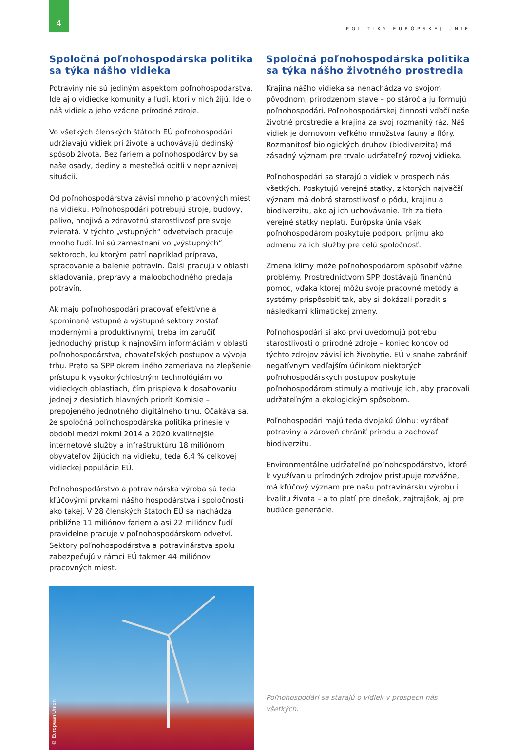4
POLITIKY EURÓPSKEJ ÚNIE
Spoločná poľnohospodárska politika sa týka nášho vidieka
Potraviny nie sú jediným aspektom poľnohospodárstva. Ide aj o vidiecke komunity a ľudí, ktorí v nich žijú. Ide o náš vidiek a jeho vzácne prírodné zdroje.
Vo všetkých členských štátoch EÚ poľnohospodári udržiavajú vidiek pri živote a uchovávajú dedinský spôsob života. Bez fariem a poľnohospodárov by sa naše osady, dediny a mestečká ocitli v nepriaznivej situácii.
Od poľnohospodárstva závisí mnoho pracovných miest na vidieku. Poľnohospodári potrebujú stroje, budovy, palivo, hnojivá a zdravotnú starostlivosť pre svoje zvieratá. V týchto „vstupných“ odvetviach pracuje mnoho ľudí. Iní sú zamestnaní vo „výstupných“ sektoroch, ku ktorým patrí napríklad príprava, spracovanie a balenie potravín. Ďalší pracujú v oblasti skladovania, prepravy a maloobchodného predaja potravín.
Ak majú poľnohospodári pracovať efektívne a spomínané vstupné a výstupné sektory zostať modernými a produktívnymi, treba im zaručiť jednoduchý prístup k najnovším informáciám v oblasti poľnohospodárstva, chovateľských postupov a vývoja trhu. Preto sa SPP okrem iného zameriava na zlepšenie prístupu k vysokorýchlostným technológiám vo vidieckych oblastiach, čím prispieva k dosahovaniu jednej z desiatich hlavných priorít Komisie – prepojeného jednotného digitálneho trhu. Očakáva sa, že spoločná poľnohospodárska politika prinesie v období medzi rokmi 2014 a 2020 kvalitnejšie internetové služby a infraštruktúru 18 miliónom obyvateľov žijúcich na vidieku, teda 6,4 % celkovej vidieckej populácie EÚ.
Poľnohospodárstvo a potravinárska výroba sú teda kľúčovými prvkami nášho hospodárstva i spoločnosti ako takej. V 28 členských štátoch EÚ sa nachádza približne 11 miliónov fariem a asi 22 miliónov ľudí pravidelne pracuje v poľnohospodárskom odvetví. Sektory poľnohospodárstva a potravinárstva spolu zabezpečujú v rámci EÚ takmer 44 miliónov pracovných miest.
© European Union
Spoločná poľnohospodárska politika sa týka nášho životného prostredia
Krajina nášho vidieka sa nenachádza vo svojom pôvodnom, prirodzenom stave – po stáročia ju formujú poľnohospodári. Poľnohospodárskej činnosti vďačí naše životné prostredie a krajina za svoj rozmanitý ráz. Náš vidiek je domovom veľkého množstva fauny a flóry. Rozmanitosť biologických druhov (biodiverzita) má zásadný význam pre trvalo udržateľný rozvoj vidieka.
Poľnohospodári sa starajú o vidiek v prospech nás všetkých. Poskytujú verejné statky, z ktorých najväčší význam má dobrá starostlivosť o pôdu, krajinu a biodiverzitu, ako aj ich uchovávanie. Trh za tieto verejné statky neplatí. Európska únia však poľnohospodárom poskytuje podporu príjmu ako odmenu za ich služby pre celú spoločnosť.
Zmena klímy môže poľnohospodárom spôsobiť vážne problémy. Prostredníctvom SPP dostávajú finančnú pomoc, vďaka ktorej môžu svoje pracovné metódy a systémy prispôsobiť tak, aby si dokázali poradiť s následkami klimatickej zmeny.
Poľnohospodári si ako prví uvedomujú potrebu starostlivosti o prírodné zdroje – koniec koncov od týchto zdrojov závisí ich živobytie. EÚ v snahe zabrániť negatívnym vedľajším účinkom niektorých poľnohospodárskych postupov poskytuje poľnohospodárom stimuly a motivuje ich, aby pracovali udržateľným a ekologickým spôsobom.
Poľnohospodári majú teda dvojakú úlohu: vyrábať potraviny a zároveň chrániť prírodu a zachovať biodiverzitu.
Environmentálne udržateľné poľnohospodárstvo, ktoré k využívaniu prírodných zdrojov pristupuje rozvážne, má kľúčový význam pre našu potravinársku výrobu i kvalitu života – a to platí pre dnešok, zajtrajšok, aj pre budúce generácie.
Poľnohospodári sa starajú o vidiek v prospech nás všetkých.